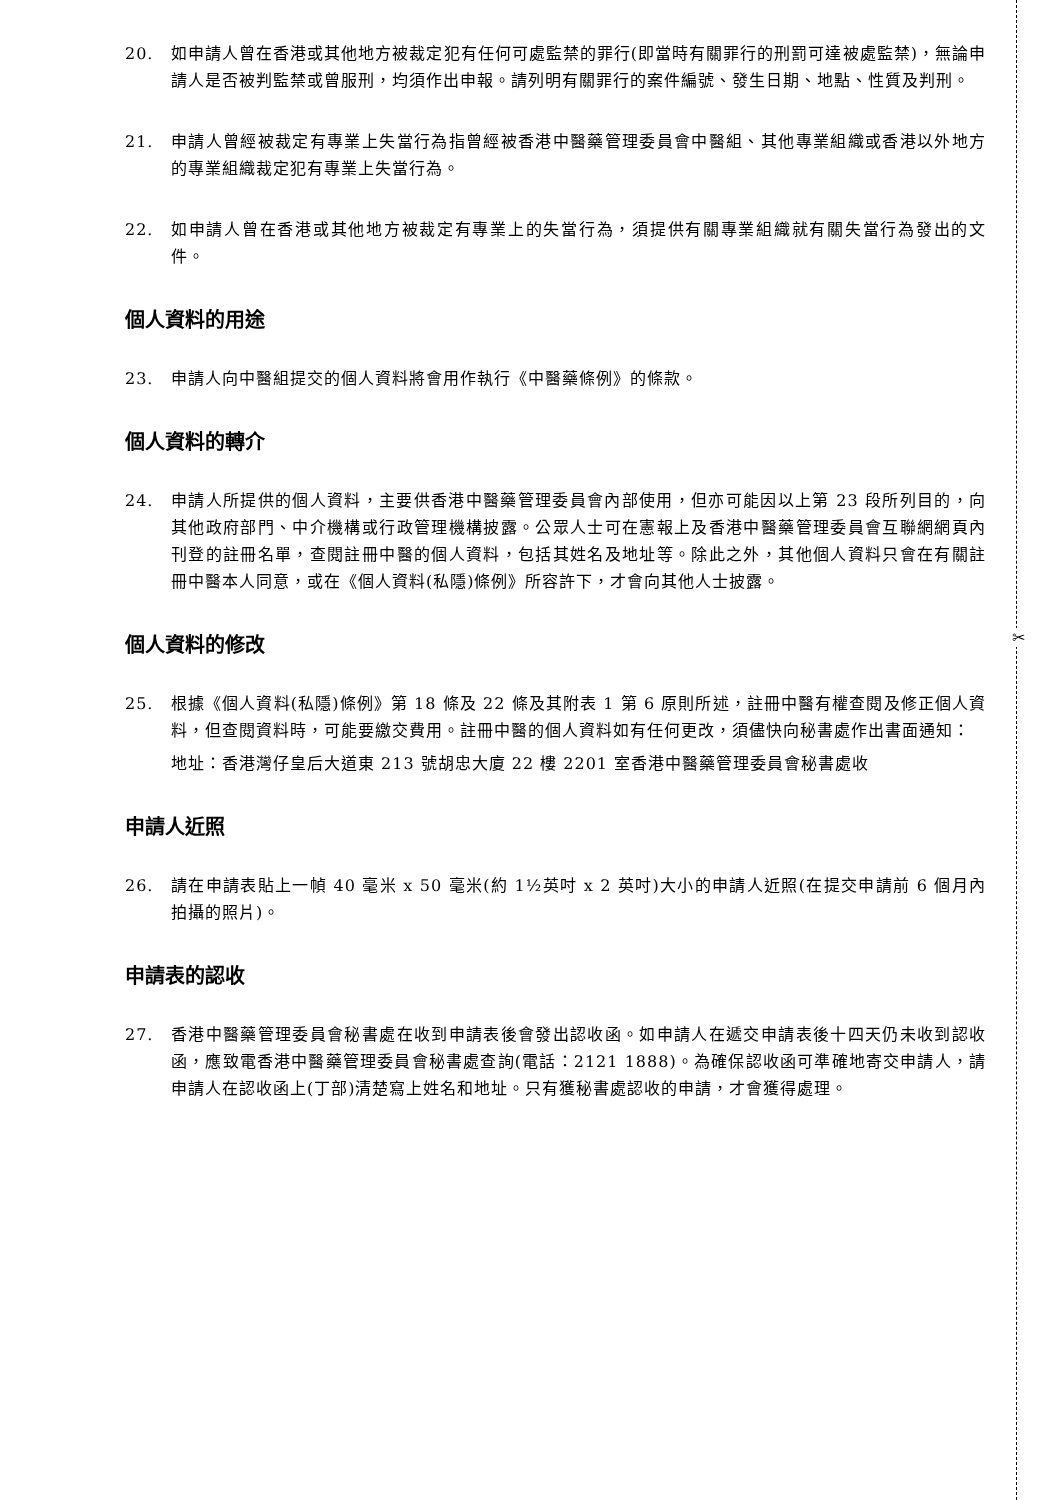✂
20. 如申請人曾在香港或其他地方被裁定犯有任何可處監禁的罪行(即當時有關罪行的刑罰可達被處監禁)，無論申請人是否被判監禁或曾服刑，均須作出申報。請列明有關罪行的案件編號、發生日期、地點、性質及判刑。
21. 申請人曾經被裁定有專業上失當行為指曾經被香港中醫藥管理委員會中醫組、其他專業組織或香港以外地方的專業組織裁定犯有專業上失當行為。
22. 如申請人曾在香港或其他地方被裁定有專業上的失當行為，須提供有關專業組織就有關失當行為發出的文件。
個人資料的用途
23. 申請人向中醫組提交的個人資料將會用作執行《中醫藥條例》的條款。
個人資料的轉介
24. 申請人所提供的個人資料，主要供香港中醫藥管理委員會內部使用，但亦可能因以上第 23 段所列目的，向其他政府部門、中介機構或行政管理機構披露。公眾人士可在憲報上及香港中醫藥管理委員會互聯網網頁內刊登的註冊名單，查閱註冊中醫的個人資料，包括其姓名及地址等。除此之外，其他個人資料只會在有關註冊中醫本人同意，或在《個人資料(私隱)條例》所容許下，才會向其他人士披露。
個人資料的修改
25. 根據《個人資料(私隱)條例》第 18 條及 22 條及其附表 1 第 6 原則所述，註冊中醫有權查閱及修正個人資料，但查閱資料時，可能要繳交費用。註冊中醫的個人資料如有任何更改，須儘快向秘書處作出書面通知：
地址：香港灣仔皇后大道東 213 號胡忠大廈 22 樓 2201 室香港中醫藥管理委員會秘書處收
申請人近照
26. 請在申請表貼上一幀 40 毫米 x 50 毫米(約 1½英吋 x 2 英吋)大小的申請人近照(在提交申請前 6 個月內拍攝的照片)。
申請表的認收
27. 香港中醫藥管理委員會秘書處在收到申請表後會發出認收函。如申請人在遞交申請表後十四天仍未收到認收函，應致電香港中醫藥管理委員會秘書處查詢(電話：2121 1888)。為確保認收函可準確地寄交申請人，請申請人在認收函上(丁部)清楚寫上姓名和地址。只有獲秘書處認收的申請，才會獲得處理。